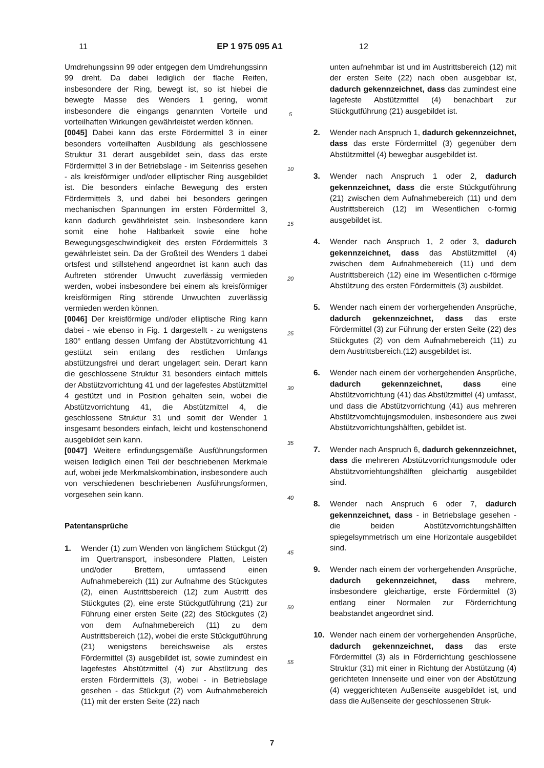11 EP 1 975 095 A1 12
Umdrehungssinn 99 oder entgegen dem Umdrehungssinn 99 dreht. Da dabei lediglich der flache Reifen, insbesondere der Ring, bewegt ist, so ist hiebei die bewegte Masse des Wenders 1 gering, womit insbesondere die eingangs genannten Vorteile und vorteilhaften Wirkungen gewährleistet werden können.
[0045] Dabei kann das erste Fördermittel 3 in einer besonders vorteilhaften Ausbildung als geschlossene Struktur 31 derart ausgebildet sein, dass das erste Fördermittel 3 in der Betriebslage - im Seitenriss gesehen - als kreisförmiger und/oder elliptischer Ring ausgebildet ist. Die besonders einfache Bewegung des ersten Fördermittels 3, und dabei bei besonders geringen mechanischen Spannungen im ersten Fördermittel 3, kann dadurch gewährleistet sein. Insbesondere kann somit eine hohe Haltbarkeit sowie eine hohe Bewegungsgeschwindigkeit des ersten Fördermittels 3 gewährleistet sein. Da der Großteil des Wenders 1 dabei ortsfest und stillstehend angeordnet ist kann auch das Auftreten störender Unwucht zuverlässig vermieden werden, wobei insbesondere bei einem als kreisförmiger kreisförmigen Ring störende Unwuchten zuverlässig vermieden werden können.
[0046] Der kreisförmige und/oder elliptische Ring kann dabei - wie ebenso in Fig. 1 dargestellt - zu wenigstens 180° entlang dessen Umfang der Abstützvorrichtung 41 gestützt sein entlang des restlichen Umfangs abstützungsfrei und derart ungelagert sein. Derart kann die geschlossene Struktur 31 besonders einfach mittels der Abstützvorrichtung 41 und der lagefestes Abstützmittel 4 gestützt und in Position gehalten sein, wobei die Abstützvorrichtung 41, die Abstützmittel 4, die geschlossene Struktur 31 und somit der Wender 1 insgesamt besonders einfach, leicht und kostenschonend ausgebildet sein kann.
[0047] Weitere erfindungsgemäße Ausführungsformen weisen lediglich einen Teil der beschriebenen Merkmale auf, wobei jede Merkmalskombination, insbesondere auch von verschiedenen beschriebenen Ausführungsformen, vorgesehen sein kann.
Patentansprüche
1. Wender (1) zum Wenden von länglichem Stückgut (2) im Quertransport, insbesondere Platten, Leisten und/oder Brettern, umfassend einen Aufnahmebereich (11) zur Aufnahme des Stückgutes (2), einen Austrittsbereich (12) zum Austritt des Stückgutes (2), eine erste Stückgutführung (21) zur Führung einer ersten Seite (22) des Stückgutes (2) von dem Aufnahmebereich (11) zu dem Austrittsbereich (12), wobei die erste Stückgutführung (21) wenigstens bereichsweise als erstes Fördermittel (3) ausgebildet ist, sowie zumindest ein lagefestes Abstützmittel (4) zur Abstützung des ersten Fördermittels (3), wobei - in Betriebslage gesehen - das Stückgut (2) vom Aufnahmebereich (11) mit der ersten Seite (22) nach
5
10
15
20
25
30
35
40
45
50
55
unten aufnehmbar ist und im Austrittsbereich (12) mit der ersten Seite (22) nach oben ausgebbar ist, dadurch gekennzeichnet, dass das zumindest eine lagefeste Abstützmittel (4) benachbart zur Stückgutführung (21) ausgebildet ist.
2. Wender nach Anspruch 1, dadurch gekennzeichnet, dass das erste Fördermittel (3) gegenüber dem Abstützmittel (4) bewegbar ausgebildet ist.
3. Wender nach Anspruch 1 oder 2, dadurch gekennzeichnet, dass die erste Stückgutführung (21) zwischen dem Aufnahmebereich (11) und dem Austrittsbereich (12) im Wesentlichen c-formig ausgebildet ist.
4. Wender nach Anspruch 1, 2 oder 3, dadurch gekennzeichnet, dass das Abstützmittel (4) zwischen dem Aufnahmebereich (11) und dem Austrittsbereich (12) eine im Wesentlichen c-förmige Abstützung des ersten Fördermittels (3) ausbildet.
5. Wender nach einem der vorhergehenden Ansprüche, dadurch gekennzeichnet, dass das erste Fördermittel (3) zur Führung der ersten Seite (22) des Stückgutes (2) von dem Aufnahmebereich (11) zu dem Austrittsbereich.(12) ausgebildet ist.
6. Wender nach einem der vorhergehenden Ansprüche, dadurch gekennzeichnet, dass eine Abstützvorrichtung (41) das Abstützmittel (4) umfasst, und dass die Abstützvorrichtung (41) aus mehreren Abstützvomchtujngsmodulen, insbesondere aus zwei Abstützvorrichtungshälften, gebildet ist.
7. Wender nach Anspruch 6, dadurch gekennzeichnet, dass die mehreren Abstützvorrichtungsmodule oder Abstützvorriehtungshälften gleichartig ausgebildet sind.
8. Wender nach Anspruch 6 oder 7, dadurch gekennzeichnet, dass - in Betriebslage gesehen - die beiden Abstützvorrichtungshälften spiegelsymmetrisch um eine Horizontale ausgebildet sind.
9. Wender nach einem der vorhergehenden Ansprüche, dadurch gekennzeichnet, dass mehrere, insbesondere gleichartige, erste Fördermittel (3) entlang einer Normalen zur Förderrichtung beabstandet angeordnet sind.
10. Wender nach einem der vorhergehenden Ansprüche, dadurch gekennzeichnet, dass das erste Fördermittel (3) als in Förderrichtung geschlossene Struktur (31) mit einer in Richtung der Abstützung (4) gerichteten Innenseite und einer von der Abstützung (4) weggerichteten Außenseite ausgebildet ist, und dass die Außenseite der geschlossenen Struk-
7